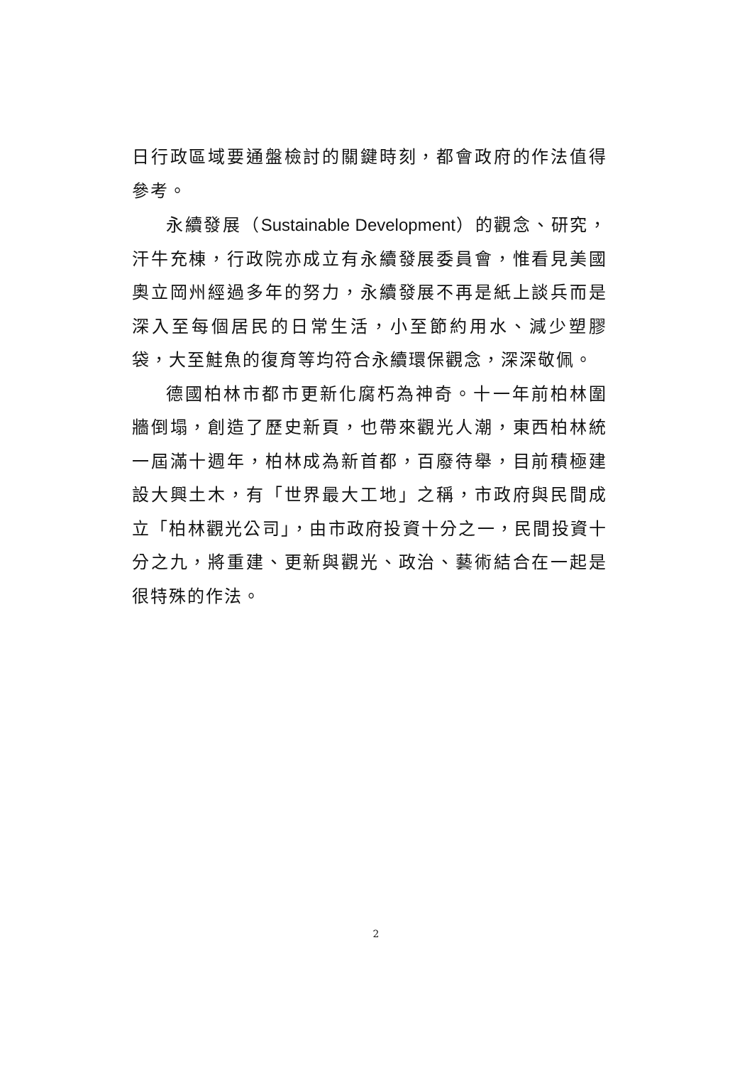日行政區域要通盤檢討的關鍵時刻，都會政府的作法值得參考。
永續發展（Sustainable Development）的觀念、研究，汗牛充棟，行政院亦成立有永續發展委員會，惟看見美國奧立岡州經過多年的努力，永續發展不再是紙上談兵而是深入至每個居民的日常生活，小至節約用水、減少塑膠袋，大至鮭魚的復育等均符合永續環保觀念，深深敬佩。
德國柏林市都市更新化腐朽為神奇。十一年前柏林圍牆倒塌，創造了歷史新頁，也帶來觀光人潮，東西柏林統一屆滿十週年，柏林成為新首都，百廢待舉，目前積極建設大興土木，有「世界最大工地」之稱，市政府與民間成立「柏林觀光公司」，由市政府投資十分之一，民間投資十分之九，將重建、更新與觀光、政治、藝術結合在一起是很特殊的作法。
2